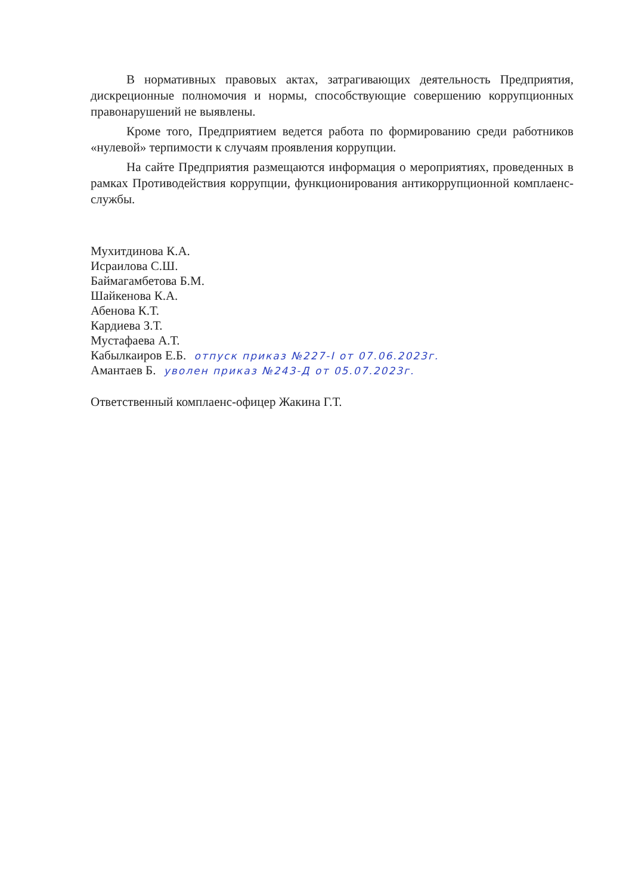В нормативных правовых актах, затрагивающих деятельность Предприятия, дискреционные полномочия и нормы, способствующие совершению коррупционных правонарушений не выявлены.
Кроме того, Предприятием ведется работа по формированию среди работников «нулевой» терпимости к случаям проявления коррупции.
На сайте Предприятия размещаются информация о мероприятиях, проведенных в рамках Противодействия коррупции, функционирования антикоррупционной комплаенс-службы.
Мухитдинова К.А.
Исраилова С.Ш.
Баймагамбетова Б.М.
Шайкенова К.А.
Абенова К.Т.
Кардиева З.Т.
Мустафаева А.Т.
Кабылкаиров Е.Б. отпуск приказ №227-I от 07.06.2023г.
Амантаев Б. уволен приказ №243-Д от 05.07.2023г.
Ответственный комплаенс-офицер Жакина Г.Т.